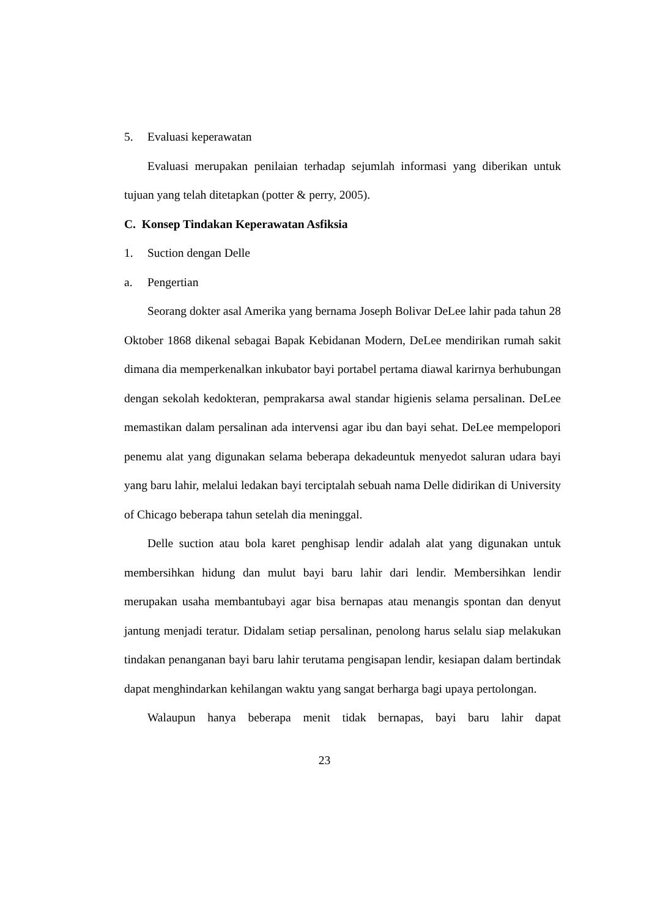5. Evaluasi keperawatan
Evaluasi merupakan penilaian terhadap sejumlah informasi yang diberikan untuk tujuan yang telah ditetapkan (potter & perry, 2005).
C. Konsep Tindakan Keperawatan Asfiksia
1. Suction dengan Delle
a. Pengertian
Seorang dokter asal Amerika yang bernama Joseph Bolivar DeLee lahir pada tahun 28 Oktober 1868 dikenal sebagai Bapak Kebidanan Modern, DeLee mendirikan rumah sakit dimana dia memperkenalkan inkubator bayi portabel pertama diawal karirnya berhubungan dengan sekolah kedokteran, pemprakarsa awal standar higienis selama persalinan. DeLee memastikan dalam persalinan ada intervensi agar ibu dan bayi sehat. DeLee mempelopori penemu alat yang digunakan selama beberapa dekadeuntuk menyedot saluran udara bayi yang baru lahir, melalui ledakan bayi terciptalah sebuah nama Delle didirikan di University of Chicago beberapa tahun setelah dia meninggal.
Delle suction atau bola karet penghisap lendir adalah alat yang digunakan untuk membersihkan hidung dan mulut bayi baru lahir dari lendir. Membersihkan lendir merupakan usaha membantubayi agar bisa bernapas atau menangis spontan dan denyut jantung menjadi teratur. Didalam setiap persalinan, penolong harus selalu siap melakukan tindakan penanganan bayi baru lahir terutama pengisapan lendir, kesiapan dalam bertindak dapat menghindarkan kehilangan waktu yang sangat berharga bagi upaya pertolongan.
Walaupun hanya beberapa menit tidak bernapas, bayi baru lahir dapat
23